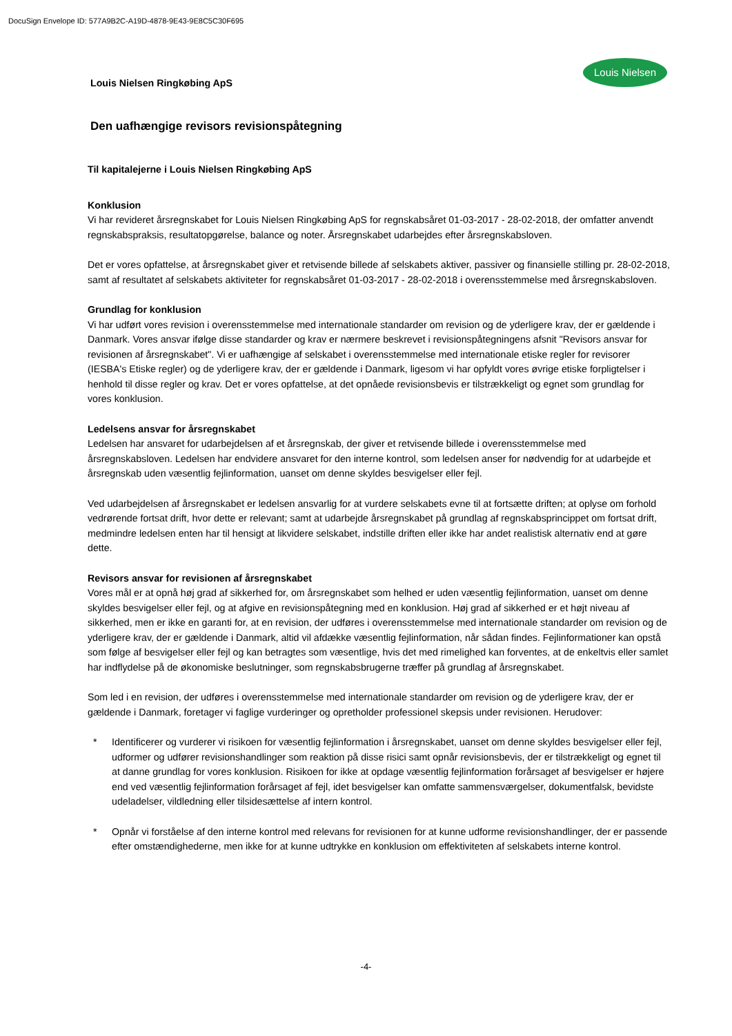DocuSign Envelope ID: 577A9B2C-A19D-4878-9E43-9E8C5C30F695
Louis Nielsen
Louis Nielsen Ringkøbing ApS
Den uafhængige revisors revisionspåtegning
Til kapitalejerne i Louis Nielsen Ringkøbing ApS
Konklusion
Vi har revideret årsregnskabet for Louis Nielsen Ringkøbing ApS for regnskabsåret 01-03-2017 - 28-02-2018, der omfatter anvendt regnskabspraksis, resultatopgørelse, balance og noter. Årsregnskabet udarbejdes efter årsregnskabsloven.
Det er vores opfattelse, at årsregnskabet giver et retvisende billede af selskabets aktiver, passiver og finansielle stilling pr. 28-02-2018, samt af resultatet af selskabets aktiviteter for regnskabsåret 01-03-2017 - 28-02-2018 i overensstemmelse med årsregnskabsloven.
Grundlag for konklusion
Vi har udført vores revision i overensstemmelse med internationale standarder om revision og de yderligere krav, der er gældende i Danmark. Vores ansvar ifølge disse standarder og krav er nærmere beskrevet i revisionspåtegningens afsnit "Revisors ansvar for revisionen af årsregnskabet". Vi er uafhængige af selskabet i overensstemmelse med internationale etiske regler for revisorer (IESBA's Etiske regler) og de yderligere krav, der er gældende i Danmark, ligesom vi har opfyldt vores øvrige etiske forpligtelser i henhold til disse regler og krav. Det er vores opfattelse, at det opnåede revisionsbevis er tilstrækkeligt og egnet som grundlag for vores konklusion.
Ledelsens ansvar for årsregnskabet
Ledelsen har ansvaret for udarbejdelsen af et årsregnskab, der giver et retvisende billede i overensstemmelse med årsregnskabsloven. Ledelsen har endvidere ansvaret for den interne kontrol, som ledelsen anser for nødvendig for at udarbejde et årsregnskab uden væsentlig fejlinformation, uanset om denne skyldes besvigelser eller fejl.
Ved udarbejdelsen af årsregnskabet er ledelsen ansvarlig for at vurdere selskabets evne til at fortsætte driften; at oplyse om forhold vedrørende fortsat drift, hvor dette er relevant; samt at udarbejde årsregnskabet på grundlag af regnskabsprincippet om fortsat drift, medmindre ledelsen enten har til hensigt at likvidere selskabet, indstille driften eller ikke har andet realistisk alternativ end at gøre dette.
Revisors ansvar for revisionen af årsregnskabet
Vores mål er at opnå høj grad af sikkerhed for, om årsregnskabet som helhed er uden væsentlig fejlinformation, uanset om denne skyldes besvigelser eller fejl, og at afgive en revisionspåtegning med en konklusion. Høj grad af sikkerhed er et højt niveau af sikkerhed, men er ikke en garanti for, at en revision, der udføres i overensstemmelse med internationale standarder om revision og de yderligere krav, der er gældende i Danmark, altid vil afdække væsentlig fejlinformation, når sådan findes. Fejlinformationer kan opstå som følge af besvigelser eller fejl og kan betragtes som væsentlige, hvis det med rimelighed kan forventes, at de enkeltvis eller samlet har indflydelse på de økonomiske beslutninger, som regnskabsbrugerne træffer på grundlag af årsregnskabet.
Som led i en revision, der udføres i overensstemmelse med internationale standarder om revision og de yderligere krav, der er gældende i Danmark, foretager vi faglige vurderinger og opretholder professionel skepsis under revisionen. Herudover:
* Identificerer og vurderer vi risikoen for væsentlig fejlinformation i årsregnskabet, uanset om denne skyldes besvigelser eller fejl, udformer og udfører revisionshandlinger som reaktion på disse risici samt opnår revisionsbevis, der er tilstrækkeligt og egnet til at danne grundlag for vores konklusion. Risikoen for ikke at opdage væsentlig fejlinformation forårsaget af besvigelser er højere end ved væsentlig fejlinformation forårsaget af fejl, idet besvigelser kan omfatte sammensværgelser, dokumentfalsk, bevidste udeladelser, vildledning eller tilsidesættelse af intern kontrol.
* Opnår vi forståelse af den interne kontrol med relevans for revisionen for at kunne udforme revisionshandlinger, der er passende efter omstændighederne, men ikke for at kunne udtrykke en konklusion om effektiviteten af selskabets interne kontrol.
-4-